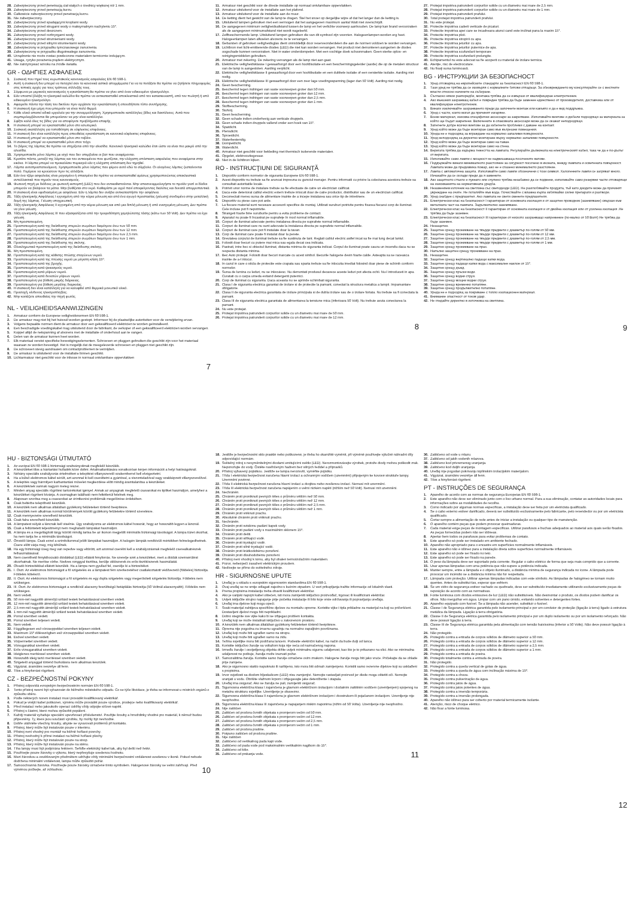28. Zabezpieczony przed penetracją ciał stałych o średnicy większej niż 1 mm.
29. Zabezpieczony przed penetracją kurzu.
30. Całkowicie zabezpieczony przed penetracją kurzu.
31. Nie zabezpieczony.
32. Zabezpieczony przed spadającymi kroplami wody.
33. Zabezpieczony przed strugami wody o maksymalnym nachyleniu 15°.
34. Zabezpieczony przed deszczem.
35. Zabezpieczony przed rozbryzgami wody.
36. Zabezpieczony przed strumieniami wody.
37. Zabezpieczony przed silnymi strumieniami wody.
38. Zabezpieczony w przypadku tymczasowego zanurzenia.
39. Zabezpieczony w przypadku długotrwałego zanurzenia.
40. Urządzenie nie może zostac powleczone materiałem termicznie izolującym.
41. Uwaga, ryzyko porażenia prądem elektrycznym.
42. Nie zatrzymywać wzroku na źródle światła.
GR - ΟΔΗΓΙΕΣ ΑΣΦΑΛΕΙΑΣ
1. Συσκευή που τηρεί τους ευρωπαϊκούς κανονισμούς ασφαλείας EN 60 598-1.
2. Αυτή η συσκευή δεν μπορεί να πεταχτεί σαν τα κανονικά αστικά απορρίμματα Για να τα πετάξετε θα πρέπει να ζητήσετε πληροφορίες στις τοπικές αρχές για τους τρόπους σύλλεξής τους.
3. Σύμφωνα με μερικούς κανονισμούς η εγκατάσταση θα πρέπει να γίνει από έναν ειδικευμένο ηλεκτρολόγο.
4. Εάν υποστεί βλάβη το ηλεκτρικό καλώδιο θα πρέπει να αντικατασταθεί αποκλειστικά από τον κατασκευαστή, από τον πωλητή ή από ειδικευμένο ηλεκτρολόγο.
5. Αφαιρείτε πάντα την τάση του δικτύου πριν αρχίσετε την εγκατάσταση ή οποιοδήποτε τύπο συντήρησης.
6. Η συσκευή έχει μέρη που μπορούν να είναι πολύ θερμά.
7. Κάθε υλικό απαιτεί ειδικά εργαλεία για την συναρμολόγηση. Χρησιμοποιείτε κατάλληλες βίδες και δακτύλιους. Αυτά που συμπεριλαμβάνονται θα μπορούσαν να μην είναι κατάλληλα.
8. Σφίξτε καλά όλες τις βίδες για να αποφύγετε προβλήματα επαφής.
9. Η συσκευή μπορεί να εγκατασταθεί μόνο στο εσωτερικό.
10. Συσκευή ακατάλληλη για τοποθέτηση σε εύφλεκτες επιφάνειες.
11. Η συσκευή δεν είναι κατάλληλη προς απευθείας εγκατάσταση σε κανονικά εύφλεκτες επιφάνειες.
12. Η συσκευή μπορεί να εγκατασταθεί μόνο στο ταβάνι.
13. Η συσκευή μπορεί να εγκατασταθεί μόνο στον τοίχο.
14. Το βάρος της λάμπας θα πρέπει να στηρίζεται από την αλυσίδα. Κανονικό ηλεκτρικό καλώδιο έτσι ώστε να είναι πιο μακρύ από την αλυσίδα.
15. Χρησιμοποιείτε μόνο λάμπες με ισχύ που δεν υπερβαίνει οι βατ που αναφέρονται.
16. Κρατάτε πάντα, μεταξύ της λάμπας και του αντικειμένου που φωτίζεται, την ελάχιστη απόσταση ασφαλείας που αναφέρεται στην εικόνα. Η λάμπα μπορεί να προκαλέσει πυρκαγιά εάν η ελάχιστη απόσταση δεν τηρηθεί.
17. Λάμπα αυτοπροστατευόμενη. Χρησιμοποιείτε μόνο λάμπες που φέρου αυτό εδώ το σύμβολο. Οι αλογόνες λάμπες ζεσταίνονται πολύ. Περίμενε να κρυώσουν πριν τις αλλάξετε.
18. Εάν ένα τζάμι ασφαλείας είναι ραγισμένο ή σπασμένο θα πρέπει να αντικατασταθεί αμέσως χρησιμοποιώντας αποκλειστικά ανταλλακτικά που τηρούν τους κανονισμούς.
19. Φωτεινή πηγή με διόδους με φωτεινή εκπομπή (LED) που δεν αντικαθιστούνται. Μην αποσυναρμολογήστε το προϊόν γιατί οι δίοδοι μπορούν να βλάψουν τα μάτια. Μην βυθίζεται στο νερό. Καθαρίστε με υγρό πανί αποφεύγοντας διαλύτες και δυνατά απορρυπαντικά.
20. Η συσκευή είναι εφοδιασμένη με ασφάλεια. Εάν η λάμπα δεν ανάβει αντικαταστήστε την ασφάλεια.
21. Τάξη ηλεκτρικής Ασφάλειας I εγγυημένη από την κύρια μόνωση και από ένα αγωγό προστασίας (γείωση) συνδεμένο στην μεταλλική δομή της λάμπας. Γείωση υποχρεωτική.
22. Τάξη ηλεκτρικής Ασφάλειας II εγγυημένη από την κύρια μόνωση και από μια διπλή μόνωση ή από ενισχυμένη μόνωση. Δεν πρέπει να γίνει γείωση.
23. Τάξη ηλεκτρικής Ασφάλειας III που εξασφαλίζεται από την τροφοδότηση χαμηλώτατης τάσης (κάτω των 50 Volt). Δεν πρέπει να έχει γείωση.
24. Μη προστατευμένη.
25. Προστατευμένη κατά της διείσδυσης στερεών σωμάτων διαμέτρου άνω των 50 mm.
26. Προστατευμένη κατά της διείσδυσης στερεών σωμάτων διαμέτρου άνω των 12 mm.
27. Προστατευμένη κατά της διείσδυσης στερεών σωμάτων διαμέτρου άνω των 2,5 mm.
28. Προστατευμένη κατά της διείσδυσης στερεών σωμάτων διαμέτρου άνω των 1 mm.
29. Προστατευμένη κατά της διείσδυσης της σκόνης.
30. Ολοκληρωτικά προστατευμένη κατά της διείσδυσης σκόνης.
31. Μη προστατευμένη.
32. Προστατευμένη κατά της κάθετης πτώσης σταγώνων νερού.
33. Προστατευμένη κατά της πτώσης νερού με μέγιστη κλίση 15º.
34. Προστατευμένη κατά της βροχής.
35. Προστατευμένη κατά ψεκασμούς νερού.
36. Προστατευμένη κατά ρίψεων νερού.
37. Προστατευμένη κατά δυνατών ρίψεων νερού.
38. Προστατευμένη για βύθιση μικρής διάρκειας.
39. Προστατευμένη για βύθιση μεγάλης διαρκείας.
40. Η συσκευή δεν είναι κατάλληλη για να καλυφθεί από θερμικά μονωτικό υλικό.
41. Προσοχή, κίνδυνος ηλεκτροπληξίας.
42. Μην κοιτάζετε απευθείας την πηγή φωτός.
NL - VEILIGHEIDSAANWIJZINGEN
1. Armatuur conform de Europese veiligheidsnormen EN 60 598-1.
2. De armatuur mag niet bij het huisvuil worden gestopt. Informeer bij de plaatselijke autoriteiten voor de verwijdering ervan.
3. Volgens bepaalde normen dient de armatuur door een gekwalificeerd elektricien te worden geïnstalleerd.
4. Een beschadigde voedingskabel mag uitsluitend door de fabrikant, de verkoper of een gekwalificeerd elektricien worden vervangen.
5. Koppel altijd de netspanning af alvorens met de installatie of onderhoud aan te vangen.
6. Delen van de armatuur kunnen heet worden.
7. Elk materiaal vereist specifieke bevestigingselementen. Schroeven en pluggen gebruiken die geschikt zijn voor het materiaal waaraan ze worden bevestigd. Het is mogelijk dat de meegeleverde schroeven en pluggen niet geschikt zijn.
8. De schroeven stevig aandraaien om contactproblemen te vermijden.
9. De armatuur is uitsluitend voor de installatie binnen geschikt.
10. Lichtarmatuur niet geschikt voor de inbouw in normaal ontvlambare oppervlakken
7
11. Armatuur niet geschikt voor de directe installatie op normaal ontvlambare oppervlakken.
12. Armatuur uitsluitend voor de installatie aan het plafond.
13. Armatuur uitsluitend voor de installatie aan de muur.
14. De ketting dient het gewicht van de lamp te dragen. Stel het snoer op dergelijke wijze af dat het langer dan de ketting is.
15. Uitsluitend lampen gebruiken met een vermogen dat het aangegeven maximum aantal Watt niet overschrijdt.
16. De aangegeven minimum veiligheidsafstand tussen de lamp en het verlichte voorwerp aanhouden. De lamp kan brand veroorzaken als de aangegeven minimumafstand niet wordt nageleefd.
17. Zelfbeschermende lamp. Uitsluitend lampen gebruiken die van dit symbool zijn voorzien. Halogeenlampen worden erg heet. Halogeenlampen laten afkoelen alvorens ze te vervangen.
18. Gebarsten of gebroken veiligheidsglas dient onmiddellijk door reserveonderdelen die aan de normen voldoen te worden vervangen.
19. Lichtbron met licht-emitterende diodes (LED) die niet kan worden vervangen. Het product niet demonteren aangezien de diodes oogschade kunnen veroorzaken. Niet in water onderdompelen. Met een vochtige doek schoonmaken. Geen sterke oplos- en reinigingsmiddelen gebruiken.
20. Armatuur met zekering. De zekering vervangen als de lamp niet aan gaat.
21. Elektrische veiligheidsklasse I gewaarborgd door een hoofdisolatie en een beschermingsgeleider (aarde) die op de metalen structuur van de lamp is aangesloten. Aarding verplicht.
22. Elektrische veiligheidsklasse II gewaarborgd door een hoofdisolatie en een dubbele isolatie of een versterkte isolatie. Aarding niet nodig.
23. Elektrische veiligheidsklasse III gewaarborgd door een zeer lage voedingsspanning (lager dan 50 Volt). Aarding niet nodig.
24. Geen bescherming.
25. Beschermd tegen indringen van vaste voorwerpen groter dan 50 mm.
26. Beschermd tegen indringen van vaste voorwerpen groter dan 12 mm.
27. Beschermd tegen indringen van vaste voorwerpen groter dan 2,5 mm.
28. Beschermd tegen indringen van vaste voorwerpen groter dan 1 mm.
29. Stofbescherming.
30. Stofvrij.
31. Geen bescherming.
32. Geen schade indien onderhevig aan verticale druppels.
33. Geen schade indien druppels vallend onder een hoek van 15°.
34. Spatdicht.
35. Plensdicht.
36. Sproeidicht.
37. Waterbestendig.
38. Dompeldicht.
39. Waterdicht.
40. Armatuur niet geschikt voor bekleding met thermisch isolerende materialen.
41. Opgelet, elektrocutiegevaar.
42. Niet in de lichtbron kijken.
RO - INSTRUCŢIUNI DE SIGURANŢĂ
1. Dispozitiv conform normelor de siguranta Europene EN 60 598-1.
2. Acest dispozitiv nu trebuie sa fie aruncat impreuna cu gunoiul menajer. Pentru informatii cu privire la colectarea acestora trebuie sa consultati autoritatile locale.
3. Potrivit unor norme de instalare trebuie sa fie efectuate de catre un electrician calificat.
4. Daca este deteriorat cablul electric extern trebuie inlocuit doar de catre productor, distribuitor sau de un electrician calificat.
5. Deconectati mereu sursa de alimentare inainte de a incepe instalarea sau orice tip de intretinere.
6. Dispozitiv cu piese care pot arde.
7. La fiecare material sunt necesare accesorii specifice de montaj. Utilizati suruburi potrivite pentru fixarea fiecarui corp de iluminat. Cele incluse pot fi nepotrivite.
8. Strangeti foarte bine suruburile pentru a evita probleme de contact.
9. Aparatul nu poate fi încastrat pe suprafeţe în mod normal inflamabile.
10. Corpuri de iluminat adecvate pentru instalarea directa pe suprafete normal inflamabile.
11. Corpuri de iluminat care nu sunt adecvate la instalarea directa pe suprafete normal inflamabile.
12. Corpuri de iluminat care pot fi instalate doar la tavan.
13. Corp de iluminat care poate fi instalat doar la perete.
14. Greutatea corpului de iluminat trebuie sa fie sustinuta de lant. Reglati cablul electric astfel incat sa fie mai lung decat lantul.
15. Folositi doar becuri cu putere mai mica sau egala decat cea indicata.
16. Pastrati, intre bec si obiectul iluminat, distanta minima de siguranta indicat. Corpul de iluminat poate cauza un incendiu daca nu se respecta distanta minima.
17. Bec Auto protejat. Folositi doar becuri marcate cu acest simbol. Becurile halogene devin foarte calde. Asteapta sa se raceasca inainte de a-l inlocui.
18. In cazul in care o sticla de protectie este crapata sau sparta trebuie sa fie inlocuita imediat folosind doar piese de schimb conform normelor.
19. Sursa de lumina cu leduri, nu se inlocuiesc. Nu demontati produsul deoarece aceste leduri pot afecta ochii. Nu-l introduceti in apa. Curatati cu o carpa umeda evitand detergenti puternici.
20. Corp de iluminat cu siguranta. Daca aceasta nu se aprinde schimbati siguranta.
21. Clasa I de siguranta electrica garantat de izolare si de protectie la pamant, conectat la structura metalica a lampii. Impamantare obligatorie.
22. Clasa II de siguranta electrica garantata de izolare principala si de dubla izolare sau de o izolare fortata. Nu trebuie sa fi conectata la pamant.
23. Clasa III de siguranta electrica garantata de alimentarea la tensiune mica (inferioara 50 Volt). Nu trebuie avuta conectarea la pamant.
24. Nu este protejat.
25. Protejat impotriva patrunderii corpurilor solide cu un diametru mai mare de 50 mm.
26. Protejat impotriva patrunderii corpurilor solide cu un diametru mai mare de 12 mm.
8
27. Protejat impotriva patrunderii corpurilor solide cu un diametru mai mare de 2,5 mm.
28. Protejat impotriva patrunderii corpurilor solide cu un diametru mai mare de 1 mm.
29. Protejat impotriva patrunderii prafului.
30. Total protejat impotriva patrunderii prafului.
31. Nu este protejat.
32. Protectie impotriva caderii verticale de picaturi.
33. Protectie impotriva apei care se incadreaza atunci cand este inclinat pana la maxim 15°.
34. Protectie impotriva ploii.
35. Protectie impotriva stropirii cu apa.
36. Protectie impotriva jeturilor cu apa.
37. Protectie impotriva jeturilor puternice de apa.
38. Protectie impotriva scufundarii temporare
39. Protectie impotriva scufundarii prelungite.
40. Echipamentul nu este adecvat sa fie acoperit cu material de izolare termica.
41. Atenţie, risc de electrocutare.
42. Nu fixaţi sursa luminoasă.
BG - ИНСТРУКЦИИ ЗА БЕЗОПАСНОСТ
1. Уред отговарящ на европейските стандарти за безопасност EN 60 598-1.
2. Тази уред не трябва да се изхвърля с нормалните битови отпадъци. За обезвреждането му консултирайте се с местните власти относно начините на събиране.
3. Съгласно някои разпоредби, монтажа трябва да се извърши от квалифициран електротехник.
4. Ако външния захранващ кабел е повреден трябва да бъде заменен единствено от производителя, доставчика или от квалифициран електротехник.
5. Винаги изключвайте захранването преди да започнете монтаж или какъвто и да е вид поддръжка.
6. Уред с части, които могат да причинят изгаряне.
7. Всеки материал, изисква специфични аксесоари за закрепване. Използвайте винтове и дюбели подходящи за материала за който ще бъдат закрепени. Включените в опаковката аксесоари може да се окажат неподходящи.
8. Затегнете добре всички винтове за да избегнете проблеми с даване на контакт.
9. Уред който може да бъде монтиран само във вътрешни помещения.
10. Уреда не е подходящ за вграждане на нормално запалими повърхности.
11. Уред неподходящ за директно монтиране върху нормално запалими повърхности.
12. Уред който може да бъде монтиран само на таван.
13. Уред който може да бъде монтиран само на стена.
14. Веригата трябва да издържа тежестта на лампата. Регулирайте дължината на електрическият кабел, така че да е по-дълъг от веригата.
15. Използвайте само лампи с мощност не надвишаваща посочените ватове.
16. Поддържайте винаги минималното разстояние за сигурност посочено в иконата, между лампата и осветената повърхност. Лампата може да предизвика пожар, ако не е спазено минималното разстояние.
17. Лампа с автоматична защита. Използвайте само лампи обозначени с този символ. Халогенните лампи се загряват много. Изчакайте да се охлади преди да я замените.
18. Ако защитното стъкло е пукнато или счупено трябва незабавно да се подмени, използвайте само резервни части отговарящи на изискванията на нормативната уредба.
19. Незаменяем източник на светлина със светодиоди (LED). Не разглобявайте продукта, тъй като диодите може да причинят увреждане на очите. Не потапяйте във вода. Почиствайте с влажна кърпа избягвайки силни препарати и разтвори.
20. Уред снабден с предпазител. Ако лампата не свети сменете предпазителя.
21. Електрически клас на безопасност I гарантиран от основната изолация и от защитен проводник (заземяване) свързан към металната част на лампата. Задължително заземяване.
22. Електрически клас на безопасност II гарантиран от основната изолация и от двойна изолация или от усилена изолация .Не трябва да бъде заземен.
23. Електрически клас на безопасност III гарантиран от ниското захранващо напрежение (по-малко от 50 Волт) Не трябва да бъде заземен.
24. Незащитен.
25. Защитен срещу проникване на твърди предмети с диаметър по-голям от 50 мм.
26. Защитен срещу проникване на твърди предмети с диаметър по-голям от 12 мм.
27. Защитен срещу проникване на твърди предмети с диаметър по-голям от 2,5 мм.
28. Защитен срещу проникване на твърди предмети с диаметър по-голям от 1 мм.
29. Защитен срещу проникване на прах.
30. Напълно защитен срещу проникване на прах.
31. Незащитен.
32. Защитен срещу вертикално падащи капки вода.
33. Защитен срещу падащи капки вода с максимален наклон от 15°.
34. Защитен срещу дъжд.
35. Защитен срещу пръски води.
36. Защитен срещу водни струи.
37. Защитен срещу мощни водни струи.
38. Защитен срещу временно потапяне.
39. Защитен срещу продължително потапяне.
40. Уреда не е подходящ за покриване с топло изолационен материал.
41. Внимание опастност от токов удар.
42. Не гледайте директно в източника на светлина.
9
HU - BIZTONSÁGI ÚTMUTATÓ
1. Az európai EN 60 598-1 biztonsági szabványoknak megfelelő készülék.
2. A készüléket tilos a háztartási hulladék közé dobni. Ártalmatlanítására vonatkozóan kérjen információt a helyi hatóságoknál.
3. Néhány speciális szabályozás értelmében a telepítést villanyszerelő szakemberrel kell elvégeztetni.
4. Ha a külső elektromos kábel sérült, azt azonnal ki kell cseréltetni a gyártóval, a viszonteladóval vagy szakképzett villanyszerelővel.
5. A telepítés vagy bármilyen karbantartási művelet megkezdése előtt mindig áramtalanítsa a készüléket.
6. A készüléknek vannak nagyon meleg részei.
7. Minden anyag speciális rögzítési tartozékokat igényel. Annak az anyagnak megfelelő csavarokat és tipliket használjon, amelyhez a készüléket rögzíteni kívánja. A csomagban található nem feltétlenül felelnek meg.
8. Alaposan szorítsa meg a csavarokat az érintkezési problémák megelőzése érdekében.
9. Csak beltérbe telepíthető készülék.
10. A készülék nem alkalmas általában gyúlékony felületeken történő beépítésre.
11. A készülék nem alkalmas normál körülmények között gyúlékony felületekre történő szerelésre.
12. Csak mennyezetre szerelhető készülék.
13. Csak falra szerelhető készülék.
14. A lámpatest súlyát a láncnak kell viselnie. Úgy szabályozza az elektromos kábel hosszát, hogy az hosszabb legyen a láncnál.
15. Csak a feltüntetett teljesítményt nem meghaladó lámpákat használjon.
16. A lámpa és a megvilágított tárgy között mindig tartsa be az ikonon megjelölt minimális biztonsági távolságot. A lámpa tüzet okozhat, ha nem tartja be a minimális távolságot.
17. Önvédő lámpa. Csak ezzel a szimbólummal jelölt lámpákat használjon. A halogén lámpák rendkívüli mértékben felmelegedhetnek. Csere előtt várja meg, míg kihűlnek.
18. Ha egy biztonsági üveg meg van repedve vagy eltörött, azt azonnal cserélni kell a szabályozásnak megfelelő cserealkatrészek felhasználásával.
19. Nem cserélhető fénykibocsátó diódákkal (LED) ellátott fényforrás. Ne szerelje szét a készüléket, mert a diódák szemsérülést okozhatnak. Ne merítse vízbe. Nedves ronggyal tisztítsa, kerülje oldószerek és erős tisztítószerek használatát.
20. Olvadó biztosítékkal ellátott készülék. Ha a lámpa nem gyullad fel, cserélje ki a biztosítékot.
21. I. Oszt. Az elektromos biztonságot a fő szigetelés és a lámpatest fém szerkezetéhez csatlakoztatott védővezető (földelés) biztosítja. Földelés kötelező.
22. II. Oszt. Az elektromos biztonságot a fő szigetelés és egy dupla szigetelés vagy megerősített szigetelés biztosítja. Földelés nem szükséges.
23. III. Oszt. Az elektromos biztonságot a rendkívül alacsony feszültségű betáplálás biztosítja (50 Voltnál alacsonyabb). Földelés nem szükséges.
24. Nem védett.
25. 50 mm-nél nagyobb átmérőjű szilárd testek behatolásával szemben védett.
26. 12 mm-nél nagyobb átmérőjű szilárd testek behatolásával szemben védett.
27. 2,5 mm-nél nagyobb átmérőjű szilárd testek behatolásával szemben védett.
28. 1 mm-nél nagyobb átmérőjű szilárd testek behatolásával szemben védett.
29. Porral szemben védett.
30. Porral szemben teljesen védett.
31. Nem védett.
32. Függőlegesen eső vízcseppekkel szemben teljesen védett.
33. Maximum 15º dőlésszögben eső vízcseppekkel szemben védett.
34. Esővel szemben védett.
35. Vízpermettel szemben védett.
36. Vízsugarakkal szemben védett.
37. Erős vízsugarakkal szemben védett.
38. Ideiglenes merítéssel szemben védett.
39. Hosszabb ideig tartó merítéssel szemben védett.
40. Szigetelő anyaggal történő burkolásra nem alkalmas készülék.
41. Vigyázat, áramütés veszélye áll fenn.
42. Tilos a fényforrást rögzíteni.
CZ - BEZPEČNOSTNÍ POKYNY
1. Přístroj odpovídá evropským bezpečnostním normám EN 60 598-1.
2. Tento přístroj nesmí být vyhazován do běžného městského odpadu. Co se týče likvidace, je třeba se informovat u místních orgánů o způsobu sběru.
3. Podle některých norem instalaci musí provádět kvalifikovaný elektrikář.
4. Pokud je vnější kabel poškozen, výměnu může provádět pouze výrobce, prodejce nebo kvalifikovaný elektrikář.
5. Před instalací nebo jakoukoliv operací údržby vždy odpojte síťové napětí.
6. Přístroj s částmi, které mohou způsobit popálení.
7. Každý materiál vyžaduje speciální upevňovací příslušenství. Použijte šrouby a hmoždinky vhodné pro materiál, k němuž budou připevněny. Ty, které jsou součástí výrobku, by mohly být nevhodné.
8. Dobře utáhněte všechny šrouby, abyste se vyvarovali problémů při kontaktu.
9. Přístroj, který může být instalován pouze v interiéru.
10. Přístroj není vhodný pro montáž na běžně hořlavé povrchy.
11. Přístroj nevhodný k přímé instalaci na běžně hořlavé plochy.
12. Přístroj, který může být instalován pouze na strop.
13. Přístroj, který může být instalován pouze na stěnu.
14. Tíha lampy musí být podpírána řetězem. Seřiďte elektrický kabel tak, aby byl delší než řetěz.
15. Používejte pouze žárovky o výkonu, který nepřevyšuje uvedenou hodnotu.
16. Mezi žárovkou a osvětlovaným předmětem udržujte vždy minimální bezpečnostní vzdálenost uvedenou v ikoně. Pokud nebude dodržena minimální vzdálenost, lampa může způsobit požár.
17. Samoochranná žárovka. Používejte pouze žárovky označené tímto symbolem. Halogenové žárovky se velmi zahřívají. Před výměnou počkejte, až zchladnou.
10
18. Jestliže je bezpečnostní sklo prasklé nebo poškozené, je třeba ho okamžitě vyměnit, při výměně používejte výlučně náhradní díly odpovídající normám.
19. Světelný zdroj s nevyměnitelnými diodami emitujícími světlo (LED). Nerozmontovávejte výrobek, protože diody mohou poškodit zrak. Neponořujte do vody. Čistěte navlhčeným hadrem bez silných ředidel a přípravků.
20. Přístroj vybavený pojistkou. Jestliže se lampa nerozsvítí, vyměňte pojistku.
21. Třída I elektrická bezpečnost zaručena hlavní izolací a ochranným vodičem (uzemnění) připojeným ke kovové struktuře lampy. Uzemnění povinné.
22. Třída II elektrická bezpečnost zaručena hlavní izolací a dvojitou nebo zesílenou izolací. Nemusí mít uzemnění.
23. Třída III elektrická bezpečnost zaručena napájením o velmi nízkém napětí (nižším než 50 Volt). Nemusí mít uzemnění.
24. Nechráněn.
25. Chráněn proti proniknutí pevných těles o průměru větším než 50 mm.
26. Chráněn proti proniknutí pevných těles o průměru větším než 12 mm.
27. Chráněn proti proniknutí pevných těles o průměru větším než 2,5 mm.
28. Chráněn proti proniknutí pevných těles o průměru větším než 1 mm.
29. Chráněn proti vniknutí prachu.
30. Absolutně chráněn proti vniknutí prachu.
31. Nechráněn.
32. Chráněn proti svislému padání kapek vody.
33. Chráněn proti padání vody s maximálním sklonem 15º.
34. Chráněn proti dešti.
35. Chráněn proti stříkající vodě.
36. Chráněn proti tryskající vodě.
37. Chráněn proti silně tryskající vodě.
38. Chráněn proti krátkodobému ponoření.
39. Chráněn proti dlouhodobému ponoření.
40. Přístroj není vhodný k tomu, aby byl obalen termoizolačním materiálem.
41. Pozor, nebezpečí zasažení elektrickým proudem.
42. Nedívejte se přímo do světelného zdroje.
HR - SIGURNOSNE UPUTE
1. Uređaj je u skladu s europskim sigurnosnim standardima EN 60 598-1.
2. Ovaj uređaj se ne smije odlagati zajedno s kućnim otpadom. U vezi prikupljanja tražite informacije od lokalnih vlasti.
3. Prema propisima instalaciju treba obaviti kvalificirani električar.
4. Ako je vanjski napojni kabel oštećen, isti mora zamijeniti isključivo proizvođač, trgovac ili kvalificirani električar.
5. Uvijek isključite strujno napajanje prije početka instalacije ili bilo koje vrste održavanja ili popravljanja uređaja.
6. Uređaj ima djelove koji mogu opeći.
7. Svaki materijal zahtijeva specifične djelove za montažu opreme. Koristite vijke i tipla prikladne za materijal na koji su pričvršćeni. Dostavljeni djelovi mogu biti neprikladni.
8. Dobro stegnite sve vijke kako bi se izbjegao problem kontakta.
9. Uređaj koji se može instalirati isključivo u zatvorenom prostoru.
10. A készülék nem alkalmas általában gyúlékony felületeken történő beépítésre.
11. Oprema nije pogodna za izravnu ugradnju na normalno zapaljivim površinama.
12. Uređaj koji može biti ugrađen samo na stropu.
13. Uređaj koji može biti ugrađen samo na zidu.
14. Težina svjetiljke mora biti podržana lancem. Podesite električni kabel, na način da bude dulji od lanca.
15. Koristite isključivo žarulje sa voltažom koja nije veća od naznačenog napona.
16. Između žarulje i osvijetljenog objekta držite uvijek minimalnu sigurnu udaljenost, kao što je to prikazano na slici. Ako se minimalna udaljenost ne poštuje, žarulja može izazvati požar.
17. Samozaštitna žarulja. Koristite samo žarulje označene ovim znakom. Halogene žarulje mogu biti jako vruće. Pričekajte da se ohlade prije zamjene.
18. Ako je sigurnosno staklo napuknuto ili razbijeno, isto mora biti odmah zamijenjeno. Koristiti samo rezervne dijelove koji su usklađeni s propisima.
19. Izvor svjetlosti sa diodom bljeskalicom (LED) nisu zamjenjivi. Nemojte rastavljati proizvod jer diode mogu oštetiti oči. Nemojte uranjati u vodu. Obrišite vlažnom krpom i izbjegavajte jake deterdžente i otapala.
20. Uređaj ima osigurač. Ako se žarulja ne pali, zamijeniti osigurač.
21. Sigurnosna električna klasa I zajamčena je glavnom električnom izolacijom i dodatnim zaštitnim vodičem (uzemljenjem) spojenog na metalnu strukturu svjetiljke. Uzemljenje je obavezno.
22. Sigurnosna električna klasa II zajamčena je glavnom električnom izolacijom i dvostrukom ili pojačanom izolacijom. Uzemljenje nije neophodno.
23. Sigurnosna električna klasa III zajamčena je napajanjem niskim naponima (nižim od 50 Volta). Uzemljenje nije neophodno.
24. Nije zaštićen
25. Zaštićen od prodora čvrstih objekata s promjerom većim od 50 mm.
26. Zaštićen od prodora čvrstih objekata s promjerom većim od 12 mm.
27. Zaštićen od prodora čvrstih objekata s promjerom većim od 2,5 mm.
28. Zaštićen od prodora čvrstih objekata s promjerom većim od 1 mm.
29. Zaštićen od prodora prašine.
30. Potpuno zaštićen od prodora prašine.
31. Nije zaštićen
32. Zaštićeno od vertikalnog pada kapi vode.
33. Zaštićeno od pada vode pod maksimalnim vertikalnim nagibom do 15°.
34. Zaštićeno od kiše.
35. Zaštićeno od prskanja vode.
11
36. Zaštićeno od vode u mlazu.
37. Zaštićeno od jakih vodenih mlazova.
38. Zaštićeno kod privremenog uranjanja.
39. Zaštićeno kod duljih uranjanja.
40. Uređaj nije pogodan pokrivanju toplinskim izolacijskim materijalom.
41. Vigyázat, áramütés veszélye áll fenn.
42. Tilos a fényforrást rögzíteni.
PT - INSTRUÇÕES DE SEGURANÇA
1. Aparelho de acordo com as normas de segurança Europeias EN 60 598-1.
2. Este aparelho não deve ser eliminado junto com o lixo urbano normal. Para a sua eliminação, contatar as autoridades locais para informações sobre as modalidades de recolha.
3. Como indicado por algumas normas específicas, a instalação deve ser feita por um eletricista qualificado.
4. Se o cabo externo estiver danificado, deverá ser substituído exclusivamente pelo fabricante, pelo revendedor ou por um eletricista qualificado.
5. Cortar sempre a alimentação de rede antes de iniciar a instalação ou qualquer tipo de manutenção.
6. O aparelho contém peças que podem provocar queimaduras.
7. Cada material exige peças de montagem específicas. Utilizar parafusos e buchas adequados ao material aos quais serão fixados. As peças fornecidas podem não ser idôneas.
8. Apertar bem todos os parafusos para evitar problemas de contato.
9. Este aparelho só pode ser instalado em ambiente fechado.
10. Aparelho não apropriado para o encastre em superfícies normalmente inflamáveis.
11. Este aparelho não é idôneo para a instalação direta sobre superfícies normalmente inflamáveis.
12. Este aparelho só pode ser fixado no teto.
13. Este aparelho só pode ser fixado na parede.
14. O peso da lâmpada deve ser suportado pela corrente. Regular o cabo elétrico de forma que seja mais comprido que a corrente.
15. Usar apenas lâmpadas com uma potência que não supere a potência indicada.
16. Manter sempre, entre a lâmpada e o objeto iluminado, a distância mínima de segurança indicada no ícone. A lâmpada pode provocar um incêndio se a distância mínima não for respeitada.
17. Lâmpada com proteção. Utilizar apenas lâmpadas indicadas com este símbolo. As lâmpadas de halogêneo se tornam muito quentes. Antes de substituí-las, esperar que esfriem.
18. Se um vidro de segurança estiver rachado ou quebrado, deve ser substituído imediatamente utilizando exclusivamente peças de reposição de acordo com as normativas.
19. Fonte luminosa com díodos emissores de luz (LED) não substituíveis. Não desmontar o produto, os díodos podem danificar os olhos. Não mergulhar em água. Limpar com um pano úmido, evitando solventes e detergentes fortes.
20. Aparelho equipado com fusível. Se a lâmpada não acender, substituir o fusível.
21. Classe I de Segurança elétrica garantida pelo isolamento principal e por um condutor de proteção (ligação à terra) ligado à estrutura metálica da lâmpada. Ligação à terra obrigatória.
22. Classe II de Segurança elétrica garantida pelo isolamento principal e por um duplo isolamento ou por um isolamento reforçado. Não deve possuir ligação à terra.
23. Classe III de Segurança elétrica garantida pela alimentação com tensão baixíssima (inferior a 50 Volts). Não deve possuir ligação à terra.
24. Não protegido.
25. Protegido contra a entrada de corpos sólidos de diâmetro superior a 50 mm.
26. Protegido contra a entrada de corpos sólidos de diâmetro superior a 12 mm.
27. Protegido contra a entrada de corpos sólidos de diâmetro superior a 2,5 mm.
28. Protegido contra a entrada de corpos sólidos de diâmetro superior a 1 mm.
29. Protegido contra a entrada de poeira.
30. Protegido totalmente contra a entrada de poeira.
31. Não protegido.
32. Protegido contra a queda vertical de gotas de água.
33. Protegido contra a queda de água com inclinação máxima de 15º.
34. Protegido contra a chuva.
35. Protegido contra pulverização de água.
36. Protegido contra jatos de água.
37. Protegido contra jatos potentes de água.
38. Protegido contra a imersão temporária.
39. Protegido contra a imersão prolongada.
40. Aparelho não idôneo para ser coberto por material termicamente isolante.
41. Atenção, risco de choque elétrico.
42. Não fixar a fonte luminosa.
12